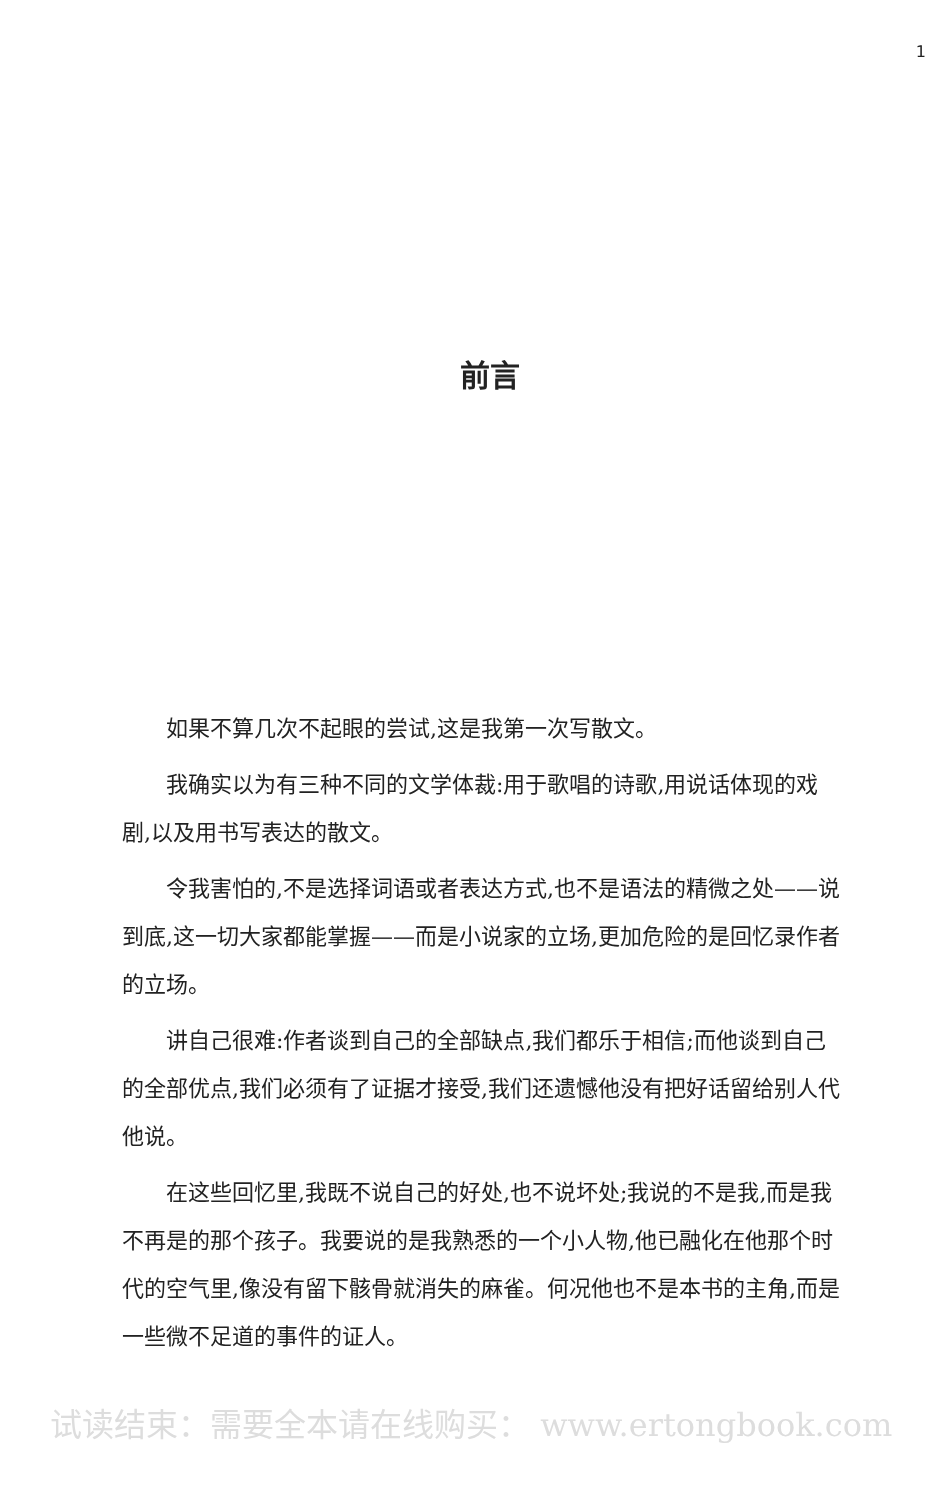1
前言
如果不算几次不起眼的尝试,这是我第一次写散文。
我确实以为有三种不同的文学体裁:用于歌唱的诗歌,用说话体现的戏剧,以及用书写表达的散文。
令我害怕的,不是选择词语或者表达方式,也不是语法的精微之处——说到底,这一切大家都能掌握——而是小说家的立场,更加危险的是回忆录作者的立场。
讲自己很难:作者谈到自己的全部缺点,我们都乐于相信;而他谈到自己的全部优点,我们必须有了证据才接受,我们还遗憾他没有把好话留给别人代他说。
在这些回忆里,我既不说自己的好处,也不说坏处;我说的不是我,而是我不再是的那个孩子。我要说的是我熟悉的一个小人物,他已融化在他那个时代的空气里,像没有留下骸骨就消失的麻雀。何况他也不是本书的主角,而是一些微不足道的事件的证人。
试读结束：需要全本请在线购买： www.ertongbook.com